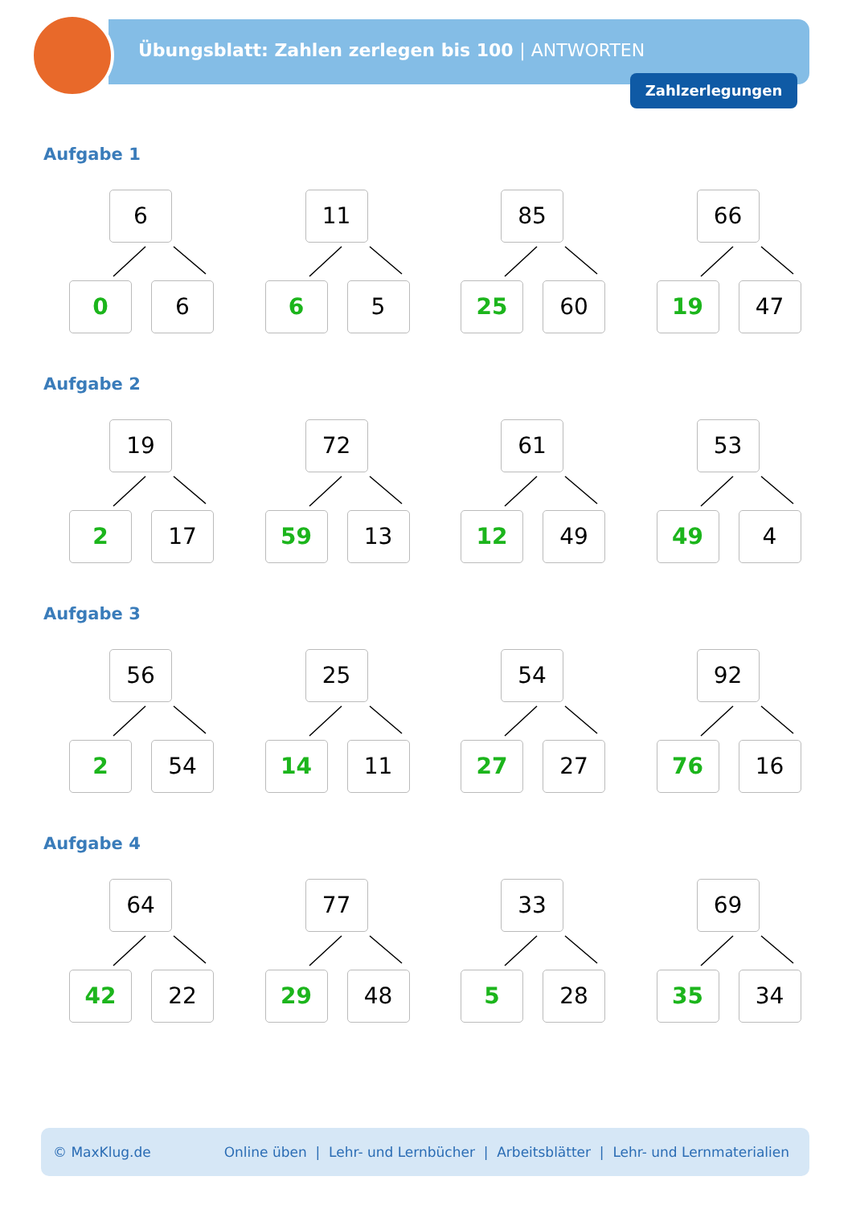Übungsblatt: Zahlen zerlegen bis 100 | ANTWORTEN
Zahlzerlegungen
Aufgabe 1
6
0 6
11
6 5
85
25 60
66
19 47
Aufgabe 2
19
2 17
72
59 13
61
12 49
53
49 4
Aufgabe 3
56
2 54
25
14 11
54
27 27
92
76 16
Aufgabe 4
64
42 22
77
29 48
33
5 28
69
35 34
© MaxKlug.de Online üben | Lehr- und Lernbücher | Arbeitsblätter | Lehr- und Lernmaterialien